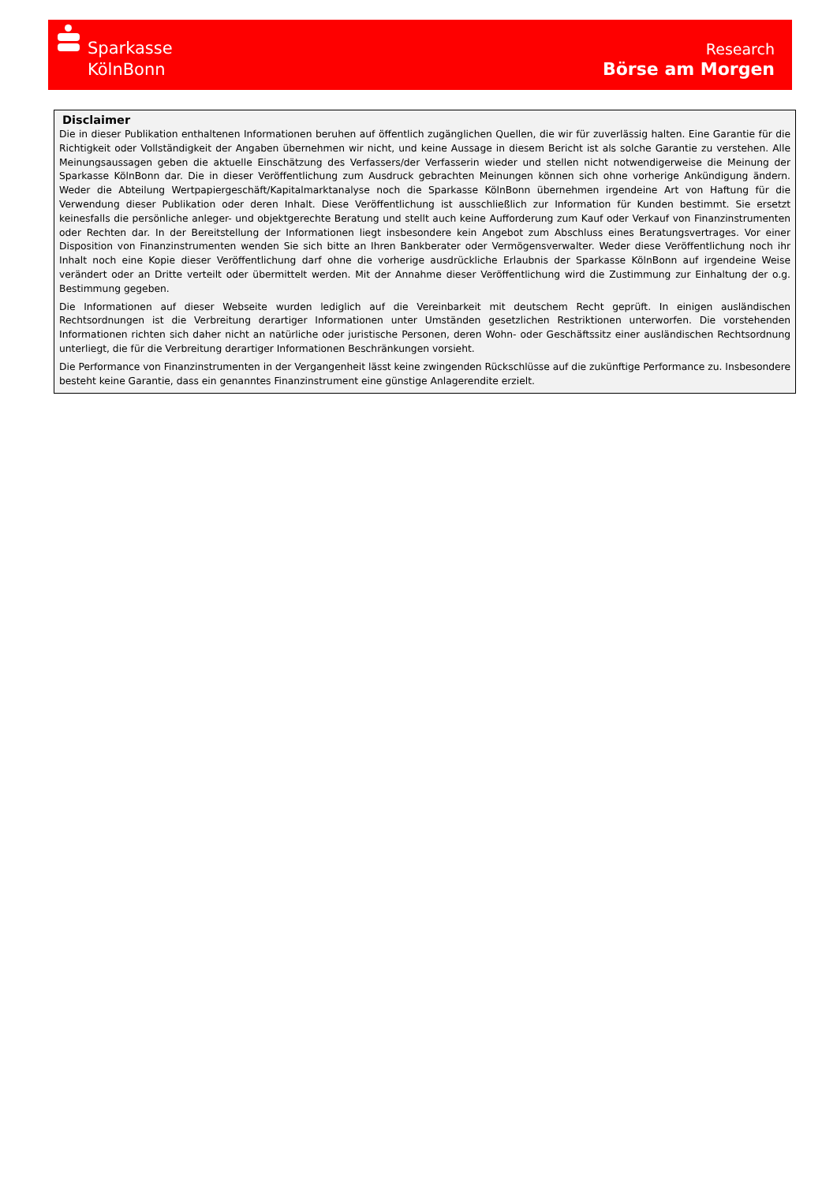Sparkasse
KölnBonn
Research
Börse am Morgen
Disclaimer
Die in dieser Publikation enthaltenen Informationen beruhen auf öffentlich zugänglichen Quellen, die wir für zuverlässig halten. Eine Garantie für die Richtigkeit oder Vollständigkeit der Angaben übernehmen wir nicht, und keine Aussage in diesem Bericht ist als solche Garantie zu verstehen. Alle Meinungsaussagen geben die aktuelle Einschätzung des Verfassers/der Verfasserin wieder und stellen nicht notwendigerweise die Meinung der Sparkasse KölnBonn dar. Die in dieser Veröffentlichung zum Ausdruck gebrachten Meinungen können sich ohne vorherige Ankündigung ändern. Weder die Abteilung Wertpapiergeschäft/Kapitalmarktanalyse noch die Sparkasse KölnBonn übernehmen irgendeine Art von Haftung für die Verwendung dieser Publikation oder deren Inhalt. Diese Veröffentlichung ist ausschließlich zur Information für Kunden bestimmt. Sie ersetzt keinesfalls die persönliche anleger- und objektgerechte Beratung und stellt auch keine Aufforderung zum Kauf oder Verkauf von Finanzinstrumenten oder Rechten dar. In der Bereitstellung der Informationen liegt insbesondere kein Angebot zum Abschluss eines Beratungsvertrages. Vor einer Disposition von Finanzinstrumenten wenden Sie sich bitte an Ihren Bankberater oder Vermögensverwalter. Weder diese Veröffentlichung noch ihr Inhalt noch eine Kopie dieser Veröffentlichung darf ohne die vorherige ausdrückliche Erlaubnis der Sparkasse KölnBonn auf irgendeine Weise verändert oder an Dritte verteilt oder übermittelt werden. Mit der Annahme dieser Veröffentlichung wird die Zustimmung zur Einhaltung der o.g. Bestimmung gegeben.
Die Informationen auf dieser Webseite wurden lediglich auf die Vereinbarkeit mit deutschem Recht geprüft. In einigen ausländischen Rechtsordnungen ist die Verbreitung derartiger Informationen unter Umständen gesetzlichen Restriktionen unterworfen. Die vorstehenden Informationen richten sich daher nicht an natürliche oder juristische Personen, deren Wohn- oder Geschäftssitz einer ausländischen Rechtsordnung unterliegt, die für die Verbreitung derartiger Informationen Beschränkungen vorsieht.
Die Performance von Finanzinstrumenten in der Vergangenheit lässt keine zwingenden Rückschlüsse auf die zukünftige Performance zu. Insbesondere besteht keine Garantie, dass ein genanntes Finanzinstrument eine günstige Anlagerendite erzielt.